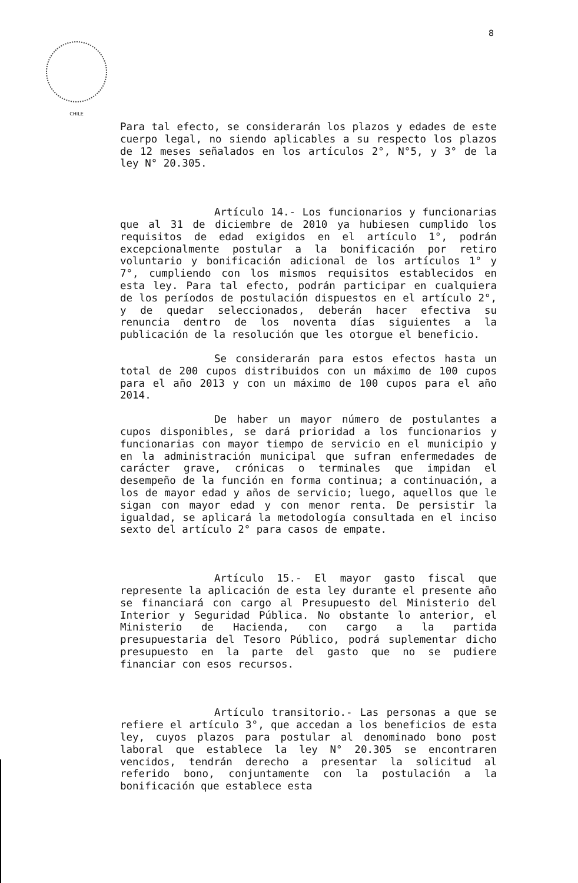8
CHILE
Para tal efecto, se considerarán los plazos y edades de este cuerpo legal, no siendo aplicables a su respecto los plazos de 12 meses señalados en los artículos 2°, N°5, y 3° de la ley N° 20.305.
Artículo 14.- Los funcionarios y funcionarias que al 31 de diciembre de 2010 ya hubiesen cumplido los requisitos de edad exigidos en el artículo 1°, podrán excepcionalmente postular a la bonificación por retiro voluntario y bonificación adicional de los artículos 1° y 7°, cumpliendo con los mismos requisitos establecidos en esta ley. Para tal efecto, podrán participar en cualquiera de los períodos de postulación dispuestos en el artículo 2°, y de quedar seleccionados, deberán hacer efectiva su renuncia dentro de los noventa días siguientes a la publicación de la resolución que les otorgue el beneficio.
Se considerarán para estos efectos hasta un total de 200 cupos distribuidos con un máximo de 100 cupos para el año 2013 y con un máximo de 100 cupos para el año 2014.
De haber un mayor número de postulantes a cupos disponibles, se dará prioridad a los funcionarios y funcionarias con mayor tiempo de servicio en el municipio y en la administración municipal que sufran enfermedades de carácter grave, crónicas o terminales que impidan el desempeño de la función en forma continua; a continuación, a los de mayor edad y años de servicio; luego, aquellos que le sigan con mayor edad y con menor renta. De persistir la igualdad, se aplicará la metodología consultada en el inciso sexto del artículo 2° para casos de empate.
Artículo 15.- El mayor gasto fiscal que represente la aplicación de esta ley durante el presente año se financiará con cargo al Presupuesto del Ministerio del Interior y Seguridad Pública. No obstante lo anterior, el Ministerio de Hacienda, con cargo a la partida presupuestaria del Tesoro Público, podrá suplementar dicho presupuesto en la parte del gasto que no se pudiere financiar con esos recursos.
Artículo transitorio.- Las personas a que se refiere el artículo 3°, que accedan a los beneficios de esta ley, cuyos plazos para postular al denominado bono post laboral que establece la ley N° 20.305 se encontraren vencidos, tendrán derecho a presentar la solicitud al referido bono, conjuntamente con la postulación a la bonificación que establece esta